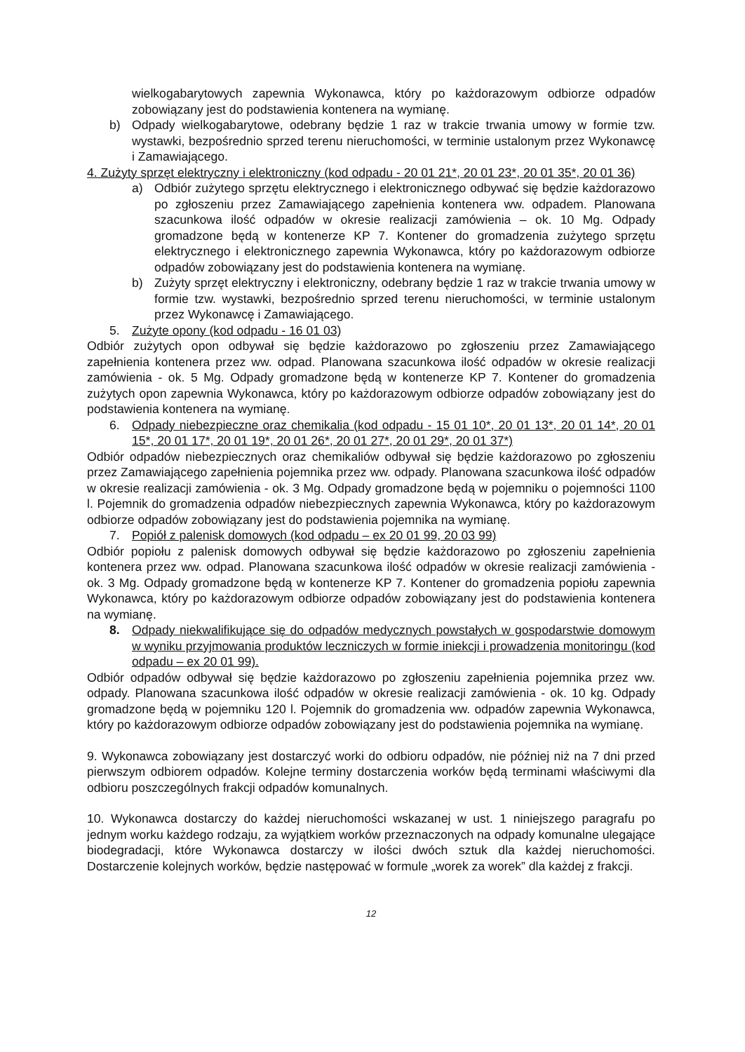wielkogabarytowych zapewnia Wykonawca, który po każdorazowym odbiorze odpadów zobowiązany jest do podstawienia kontenera na wymianę.
b) Odpady wielkogabarytowe, odebrany będzie 1 raz w trakcie trwania umowy w formie tzw. wystawki, bezpośrednio sprzed terenu nieruchomości, w terminie ustalonym przez Wykonawcę i Zamawiającego.
4. Zużyty sprzęt elektryczny i elektroniczny (kod odpadu - 20 01 21*, 20 01 23*, 20 01 35*, 20 01 36)
a) Odbiór zużytego sprzętu elektrycznego i elektronicznego odbywać się będzie każdorazowo po zgłoszeniu przez Zamawiającego zapełnienia kontenera ww. odpadem. Planowana szacunkowa ilość odpadów w okresie realizacji zamówienia – ok. 10 Mg. Odpady gromadzone będą w kontenerze KP 7. Kontener do gromadzenia zużytego sprzętu elektrycznego i elektronicznego zapewnia Wykonawca, który po każdorazowym odbiorze odpadów zobowiązany jest do podstawienia kontenera na wymianę.
b) Zużyty sprzęt elektryczny i elektroniczny, odebrany będzie 1 raz w trakcie trwania umowy w formie tzw. wystawki, bezpośrednio sprzed terenu nieruchomości, w terminie ustalonym przez Wykonawcę i Zamawiającego.
5. Zużyte opony (kod odpadu - 16 01 03)
Odbiór zużytych opon odbywał się będzie każdorazowo po zgłoszeniu przez Zamawiającego zapełnienia kontenera przez ww. odpad. Planowana szacunkowa ilość odpadów w okresie realizacji zamówienia - ok. 5 Mg. Odpady gromadzone będą w kontenerze KP 7. Kontener do gromadzenia zużytych opon zapewnia Wykonawca, który po każdorazowym odbiorze odpadów zobowiązany jest do podstawienia kontenera na wymianę.
6. Odpady niebezpieczne oraz chemikalia (kod odpadu - 15 01 10*, 20 01 13*, 20 01 14*, 20 01 15*, 20 01 17*, 20 01 19*, 20 01 26*, 20 01 27*, 20 01 29*, 20 01 37*)
Odbiór odpadów niebezpiecznych oraz chemikaliów odbywał się będzie każdorazowo po zgłoszeniu przez Zamawiającego zapełnienia pojemnika przez ww. odpady. Planowana szacunkowa ilość odpadów w okresie realizacji zamówienia - ok. 3 Mg. Odpady gromadzone będą w pojemniku o pojemności 1100 l. Pojemnik do gromadzenia odpadów niebezpiecznych zapewnia Wykonawca, który po każdorazowym odbiorze odpadów zobowiązany jest do podstawienia pojemnika na wymianę.
7. Popiół z palenisk domowych (kod odpadu – ex 20 01 99, 20 03 99)
Odbiór popiołu z palenisk domowych odbywał się będzie każdorazowo po zgłoszeniu zapełnienia kontenera przez ww. odpad. Planowana szacunkowa ilość odpadów w okresie realizacji zamówienia - ok. 3 Mg. Odpady gromadzone będą w kontenerze KP 7. Kontener do gromadzenia popiołu zapewnia Wykonawca, który po każdorazowym odbiorze odpadów zobowiązany jest do podstawienia kontenera na wymianę.
8. Odpady niekwalifikujące się do odpadów medycznych powstałych w gospodarstwie domowym w wyniku przyjmowania produktów leczniczych w formie iniekcji i prowadzenia monitoringu (kod odpadu – ex 20 01 99).
Odbiór odpadów odbywał się będzie każdorazowo po zgłoszeniu zapełnienia pojemnika przez ww. odpady. Planowana szacunkowa ilość odpadów w okresie realizacji zamówienia - ok. 10 kg. Odpady gromadzone będą w pojemniku 120 l. Pojemnik do gromadzenia ww. odpadów zapewnia Wykonawca, który po każdorazowym odbiorze odpadów zobowiązany jest do podstawienia pojemnika na wymianę.
9. Wykonawca zobowiązany jest dostarczyć worki do odbioru odpadów, nie później niż na 7 dni przed pierwszym odbiorem odpadów. Kolejne terminy dostarczenia worków będą terminami właściwymi dla odbioru poszczególnych frakcji odpadów komunalnych.
10. Wykonawca dostarczy do każdej nieruchomości wskazanej w ust. 1 niniejszego paragrafu po jednym worku każdego rodzaju, za wyjątkiem worków przeznaczonych na odpady komunalne ulegające biodegradacji, które Wykonawca dostarczy w ilości dwóch sztuk dla każdej nieruchomości. Dostarczenie kolejnych worków, będzie następować w formule „worek za worek” dla każdej z frakcji.
12